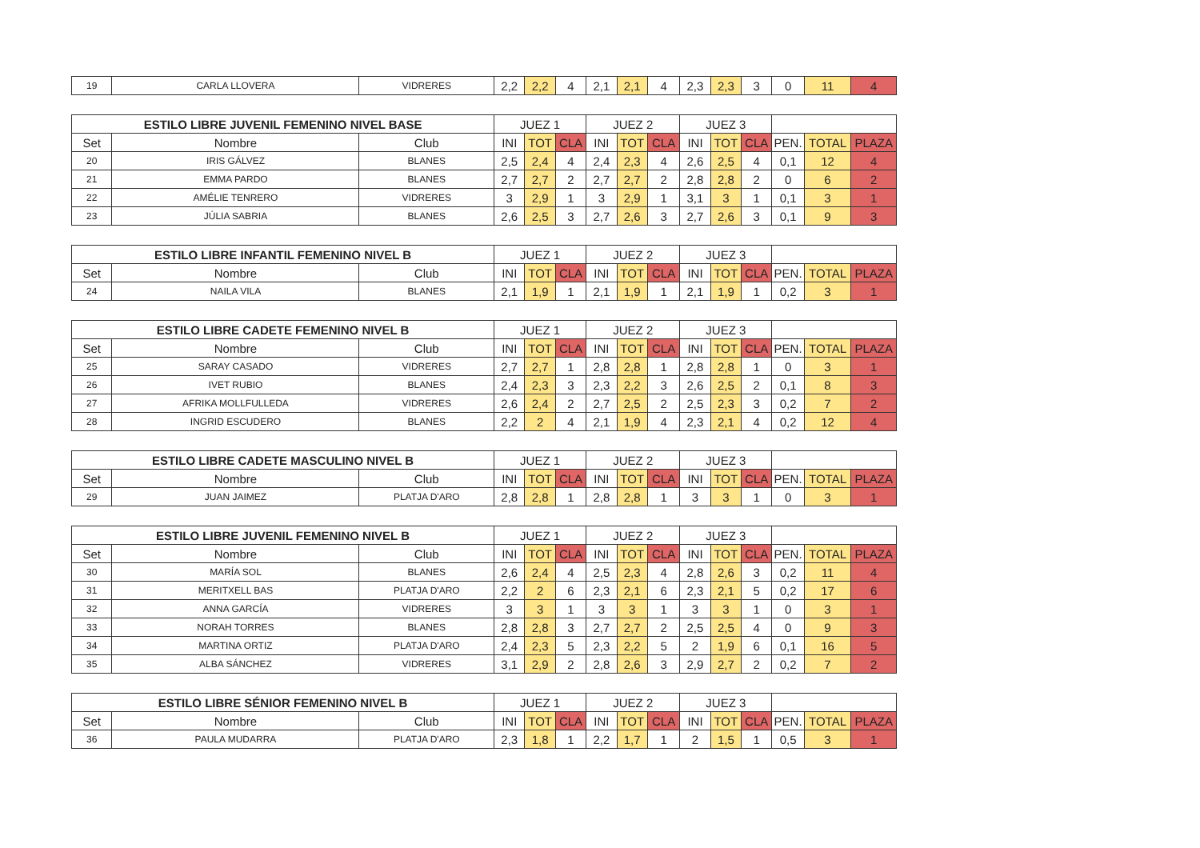| 19 | CARLA LLOVERA | VIDRERES | 2,2 | 2,2 | 4 | 2,1 | 2,1 | 4 | 2,3 | 2,3 | 3 | 0 | 11 | 4 |
| ESTILO LIBRE JUVENIL FEMENINO NIVEL BASE | | | JUEZ 1 | | | JUEZ 2 | | | JUEZ 3 | | | | | |
| --- | --- | --- | --- | --- | --- | --- | --- | --- | --- | --- | --- | --- | --- | --- |
| Set | Nombre | Club | INI | TOT | CLA | INI | TOT | CLA | INI | TOT | CLA | PEN. | TOTAL | PLAZA |
| 20 | IRIS GÁLVEZ | BLANES | 2,5 | 2,4 | 4 | 2,4 | 2,3 | 4 | 2,6 | 2,5 | 4 | 0,1 | 12 | 4 |
| 21 | EMMA PARDO | BLANES | 2,7 | 2,7 | 2 | 2,7 | 2,7 | 2 | 2,8 | 2,8 | 2 | 0 | 6 | 2 |
| 22 | AMÉLIE TENRERO | VIDRERES | 3 | 2,9 | 1 | 3 | 2,9 | 1 | 3,1 | 3 | 1 | 0,1 | 3 | 1 |
| 23 | JÚLIA SABRIA | BLANES | 2,6 | 2,5 | 3 | 2,7 | 2,6 | 3 | 2,7 | 2,6 | 3 | 0,1 | 9 | 3 |
| ESTILO LIBRE INFANTIL FEMENINO NIVEL B | | | JUEZ 1 | | | JUEZ 2 | | | JUEZ 3 | | | | | |
| --- | --- | --- | --- | --- | --- | --- | --- | --- | --- | --- | --- | --- | --- | --- |
| Set | Nombre | Club | INI | TOT | CLA | INI | TOT | CLA | INI | TOT | CLA | PEN. | TOTAL | PLAZA |
| 24 | NAILA VILA | BLANES | 2,1 | 1,9 | 1 | 2,1 | 1,9 | 1 | 2,1 | 1,9 | 1 | 0,2 | 3 | 1 |
| ESTILO LIBRE CADETE FEMENINO NIVEL B | | | JUEZ 1 | | | JUEZ 2 | | | JUEZ 3 | | | | | |
| --- | --- | --- | --- | --- | --- | --- | --- | --- | --- | --- | --- | --- | --- | --- |
| Set | Nombre | Club | INI | TOT | CLA | INI | TOT | CLA | INI | TOT | CLA | PEN. | TOTAL | PLAZA |
| 25 | SARAY CASADO | VIDRERES | 2,7 | 2,7 | 1 | 2,8 | 2,8 | 1 | 2,8 | 2,8 | 1 | 0 | 3 | 1 |
| 26 | IVET RUBIO | BLANES | 2,4 | 2,3 | 3 | 2,3 | 2,2 | 3 | 2,6 | 2,5 | 2 | 0,1 | 8 | 3 |
| 27 | AFRIKA MOLLFULLEDA | VIDRERES | 2,6 | 2,4 | 2 | 2,7 | 2,5 | 2 | 2,5 | 2,3 | 3 | 0,2 | 7 | 2 |
| 28 | INGRID ESCUDERO | BLANES | 2,2 | 2 | 4 | 2,1 | 1,9 | 4 | 2,3 | 2,1 | 4 | 0,2 | 12 | 4 |
| ESTILO LIBRE CADETE MASCULINO NIVEL B | | | JUEZ 1 | | | JUEZ 2 | | | JUEZ 3 | | | | | |
| --- | --- | --- | --- | --- | --- | --- | --- | --- | --- | --- | --- | --- | --- | --- |
| Set | Nombre | Club | INI | TOT | CLA | INI | TOT | CLA | INI | TOT | CLA | PEN. | TOTAL | PLAZA |
| 29 | JUAN JAIMEZ | PLATJA D'ARO | 2,8 | 2,8 | 1 | 2,8 | 2,8 | 1 | 3 | 3 | 1 | 0 | 3 | 1 |
| ESTILO LIBRE JUVENIL FEMENINO NIVEL B | | | JUEZ 1 | | | JUEZ 2 | | | JUEZ 3 | | | | | |
| --- | --- | --- | --- | --- | --- | --- | --- | --- | --- | --- | --- | --- | --- | --- |
| Set | Nombre | Club | INI | TOT | CLA | INI | TOT | CLA | INI | TOT | CLA | PEN. | TOTAL | PLAZA |
| 30 | MARÍA SOL | BLANES | 2,6 | 2,4 | 4 | 2,5 | 2,3 | 4 | 2,8 | 2,6 | 3 | 0,2 | 11 | 4 |
| 31 | MERITXELL BAS | PLATJA D'ARO | 2,2 | 2 | 6 | 2,3 | 2,1 | 6 | 2,3 | 2,1 | 5 | 0,2 | 17 | 6 |
| 32 | ANNA GARCÍA | VIDRERES | 3 | 3 | 1 | 3 | 3 | 1 | 3 | 3 | 1 | 0 | 3 | 1 |
| 33 | NORAH TORRES | BLANES | 2,8 | 2,8 | 3 | 2,7 | 2,7 | 2 | 2,5 | 2,5 | 4 | 0 | 9 | 3 |
| 34 | MARTINA ORTIZ | PLATJA D'ARO | 2,4 | 2,3 | 5 | 2,3 | 2,2 | 5 | 2 | 1,9 | 6 | 0,1 | 16 | 5 |
| 35 | ALBA SÁNCHEZ | VIDRERES | 3,1 | 2,9 | 2 | 2,8 | 2,6 | 3 | 2,9 | 2,7 | 2 | 0,2 | 7 | 2 |
| ESTILO LIBRE SÉNIOR FEMENINO NIVEL B | | | JUEZ 1 | | | JUEZ 2 | | | JUEZ 3 | | | | | |
| --- | --- | --- | --- | --- | --- | --- | --- | --- | --- | --- | --- | --- | --- | --- |
| Set | Nombre | Club | INI | TOT | CLA | INI | TOT | CLA | INI | TOT | CLA | PEN. | TOTAL | PLAZA |
| 36 | PAULA MUDARRA | PLATJA D'ARO | 2,3 | 1,8 | 1 | 2,2 | 1,7 | 1 | 2 | 1,5 | 1 | 0,5 | 3 | 1 |